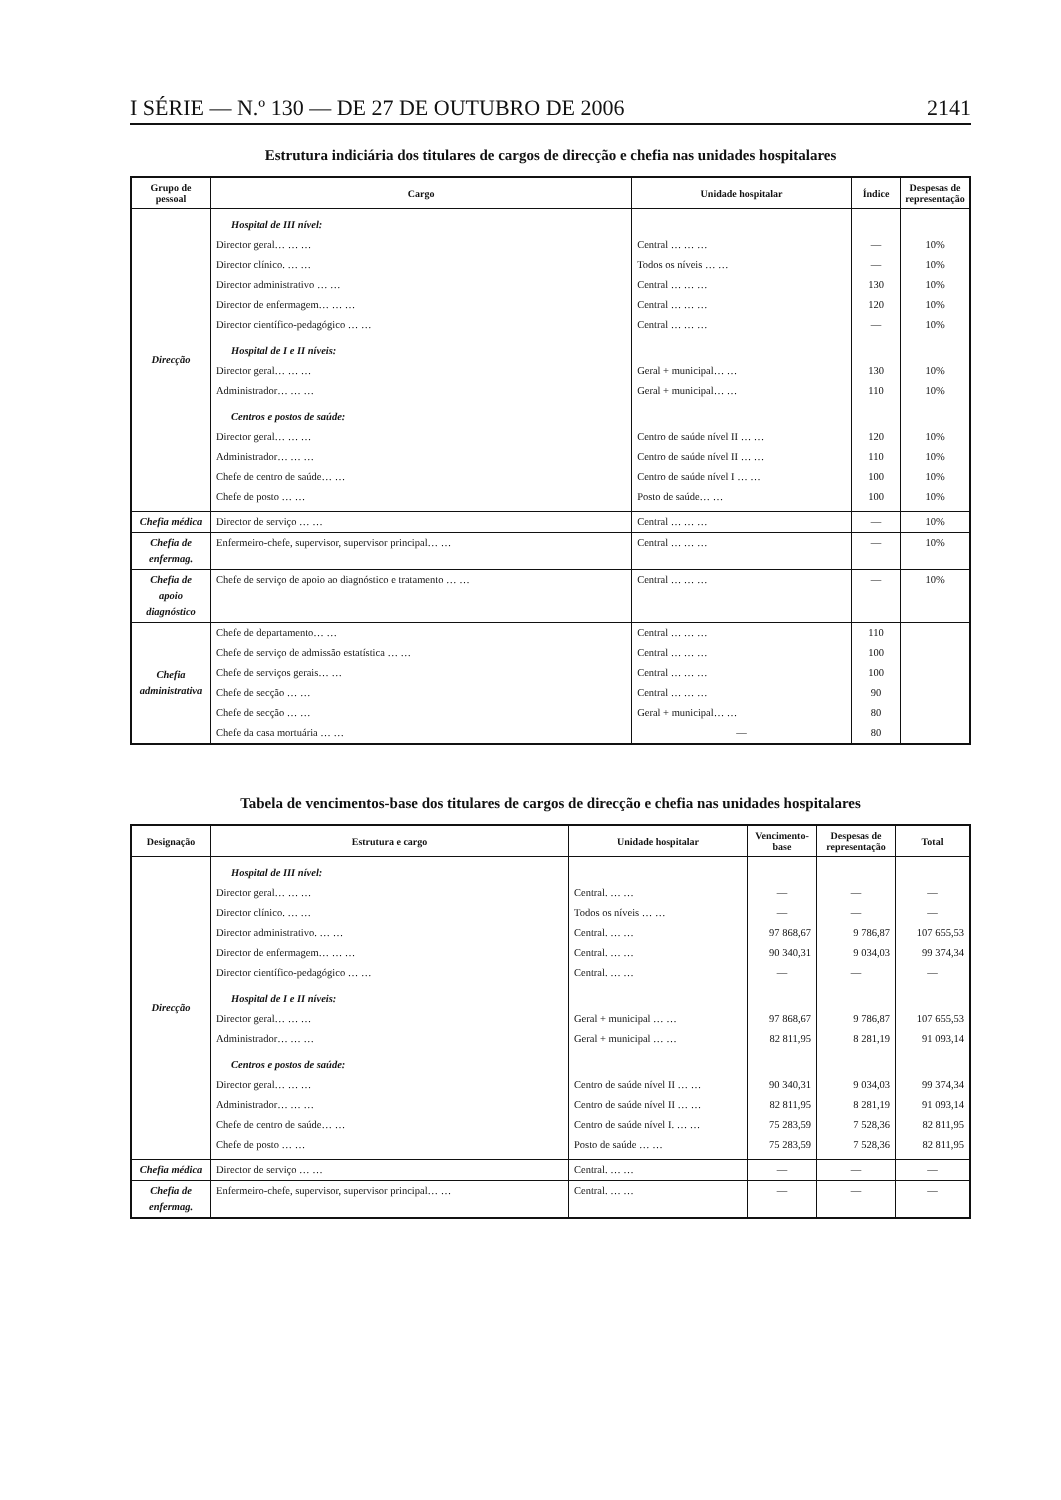I SÉRIE — N.º 130 — DE 27 DE OUTUBRO DE 2006 2141
Estrutura indiciária dos titulares de cargos de direcção e chefia nas unidades hospitalares
| Grupo de pessoal | Cargo | Unidade hospitalar | Índice | Despesas de representação |
| --- | --- | --- | --- | --- |
| Direcção | Hospital de III nível: | | | |
| | Director geral… … … | Central … … … | — | 10% |
| | Director clínico. … … | Todos os níveis … … | — | 10% |
| | Director administrativo … … | Central … … … | 130 | 10% |
| | Director de enfermagem… … … | Central … … … | 120 | 10% |
| | Director científico-pedagógico … … | Central … … … | — | 10% |
| | Hospital de I e II níveis: | | | |
| | Director geral… … … | Geral + municipal… … | 130 | 10% |
| | Administrador… … … | Geral + municipal… … | 110 | 10% |
| | Centros e postos de saúde: | | | |
| | Director geral… … … | Centro de saúde nível II … … | 120 | 10% |
| | Administrador… … … | Centro de saúde nível II … … | 110 | 10% |
| | Chefe de centro de saúde… … | Centro de saúde nível I … … | 100 | 10% |
| | Chefe de posto … … | Posto de saúde… … | 100 | 10% |
| Chefia médica | Director de serviço … … | Central … … … | — | 10% |
| Chefia de enfermag. | Enfermeiro-chefe, supervisor, supervisor principal… … | Central … … … | — | 10% |
| Chefia de apoio diagnóstico | Chefe de serviço de apoio ao diagnóstico e tratamento … … | Central … … … | — | 10% |
| Chefia adminis­trativa | Chefe de departamento… … | Central … … … | 110 | |
| | Chefe de serviço de admissão estatística … … | Central … … … | 100 | |
| | Chefe de serviços gerais… … | Central … … … | 100 | |
| | Chefe de secção … … | Central … … … | 90 | |
| | Chefe de secção … … | Geral + municipal… … | 80 | |
| | Chefe da casa mortuária … … | — | 80 | |
Tabela de vencimentos-base dos titulares de cargos de direcção e chefia nas unidades hospitalares
| Designação | Estrutura e cargo | Unidade hospitalar | Vencimento-base | Despesas de representação | Total |
| --- | --- | --- | --- | --- | --- |
| Direcção | Hospital de III nível: | | | | |
| | Director geral… … … | Central. … … | — | — | — |
| | Director clínico. … … | Todos os níveis … … | — | — | — |
| | Director administrativo. … … | Central. … … | 97 868,67 | 9 786,87 | 107 655,53 |
| | Director de enfermagem… … … | Central. … … | 90 340,31 | 9 034,03 | 99 374,34 |
| | Director científico-pedagógico … … | Central. … … | — | — | — |
| | Hospital de I e II níveis: | | | | |
| | Director geral… … … | Geral + municipal … … | 97 868,67 | 9 786,87 | 107 655,53 |
| | Administrador… … … | Geral + municipal … … | 82 811,95 | 8 281,19 | 91 093,14 |
| | Centros e postos de saúde: | | | | |
| | Director geral… … … | Centro de saúde nível II … … | 90 340,31 | 9 034,03 | 99 374,34 |
| | Administrador… … … | Centro de saúde nível II … … | 82 811,95 | 8 281,19 | 91 093,14 |
| | Chefe de centro de saúde… … | Centro de saúde nível I. … … | 75 283,59 | 7 528,36 | 82 811,95 |
| | Chefe de posto … … | Posto de saúde … … | 75 283,59 | 7 528,36 | 82 811,95 |
| Chefia médica | Director de serviço … … | Central. … … | — | — | — |
| Chefia de enfermag. | Enfermeiro-chefe, supervisor, supervisor principal… … | Central. … … | — | — | — |